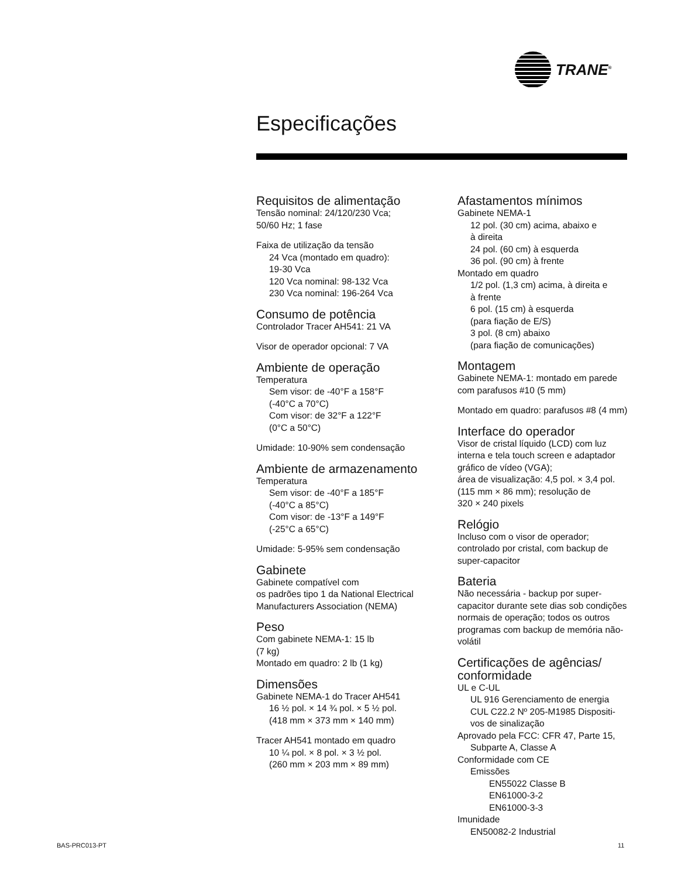TRANE<sup>®</sup>
Especificações
Requisitos de alimentação
Tensão nominal: 24/120/230 Vca;
50/60 Hz; 1 fase
Faixa de utilização da tensão
24 Vca (montado em quadro):
19-30 Vca
120 Vca nominal: 98-132 Vca
230 Vca nominal: 196-264 Vca
Consumo de potência
Controlador Tracer AH541: 21 VA
Visor de operador opcional: 7 VA
Ambiente de operação
Temperatura
Sem visor: de -40°F a 158°F
(-40°C a 70°C)
Com visor: de 32°F a 122°F
(0°C a 50°C)
Umidade: 10-90% sem condensação
Ambiente de armazenamento
Temperatura
Sem visor: de -40°F a 185°F
(-40°C a 85°C)
Com visor: de -13°F a 149°F
(-25°C a 65°C)
Umidade: 5-95% sem condensação
Gabinete
Gabinete compatível com
os padrões tipo 1 da National Electrical Manufacturers Association (NEMA)
Peso
Com gabinete NEMA-1: 15 lb
(7 kg)
Montado em quadro: 2 lb (1 kg)
Dimensões
Gabinete NEMA-1 do Tracer AH541
16 ½ pol. × 14 ¾ pol. × 5 ½ pol.
(418 mm × 373 mm × 140 mm)
Tracer AH541 montado em quadro
10 ¼ pol. × 8 pol. × 3 ½ pol.
(260 mm × 203 mm × 89 mm)
Afastamentos mínimos
Gabinete NEMA-1
12 pol. (30 cm) acima, abaixo e
à direita
24 pol. (60 cm) à esquerda
36 pol. (90 cm) à frente
Montado em quadro
1/2 pol. (1,3 cm) acima, à direita e
à frente
6 pol. (15 cm) à esquerda
(para fiação de E/S)
3 pol. (8 cm) abaixo
(para fiação de comunicações)
Montagem
Gabinete NEMA-1: montado em parede com parafusos #10 (5 mm)
Montado em quadro: parafusos #8 (4 mm)
Interface do operador
Visor de cristal líquido (LCD) com luz interna e tela touch screen e adaptador gráfico de vídeo (VGA);
área de visualização: 4,5 pol. × 3,4 pol. (115 mm × 86 mm); resolução de
320 × 240 pixels
Relógio
Incluso com o visor de operador; controlado por cristal, com backup de super-capacitor
Bateria
Não necessária - backup por super-capacitor durante sete dias sob condições normais de operação; todos os outros programas com backup de memória não-volátil
Certificações de agências/ conformidade
UL e C-UL
UL 916 Gerenciamento de energia
CUL C22.2 Nº 205-M1985 Dispositi-
vos de sinalização
Aprovado pela FCC: CFR 47, Parte 15,
Subparte A, Classe A
Conformidade com CE
Emissões
EN55022 Classe B
EN61000-3-2
EN61000-3-3
Imunidade
EN50082-2 Industrial
BAS-PRC013-PT 11